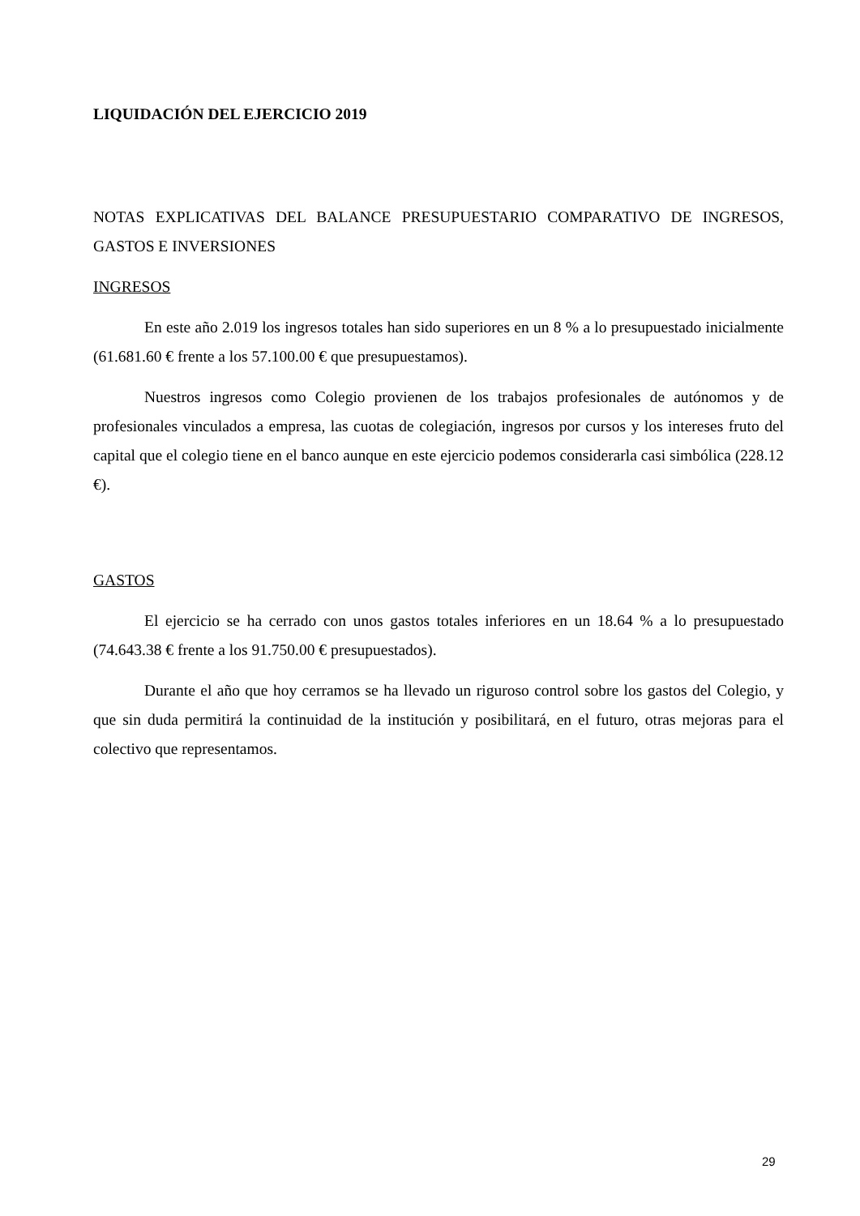LIQUIDACIÓN DEL EJERCICIO 2019
NOTAS EXPLICATIVAS DEL BALANCE PRESUPUESTARIO COMPARATIVO DE INGRESOS, GASTOS E INVERSIONES
INGRESOS
En este año 2.019 los ingresos totales han sido superiores en un 8 % a lo presupuestado inicialmente (61.681.60 € frente a los 57.100.00 € que presupuestamos).
Nuestros ingresos como Colegio provienen de los trabajos profesionales de autónomos y de profesionales vinculados a empresa, las cuotas de colegiación, ingresos por cursos y los intereses fruto del capital que el colegio tiene en el banco aunque en este ejercicio podemos considerarla casi simbólica (228.12 €).
GASTOS
El ejercicio se ha cerrado con unos gastos totales inferiores en un 18.64 % a lo presupuestado (74.643.38 € frente a los 91.750.00 € presupuestados).
Durante el año que hoy cerramos se ha llevado un riguroso control sobre los gastos del Colegio, y que sin duda permitirá la continuidad de la institución y posibilitará, en el futuro, otras mejoras para el colectivo que representamos.
29